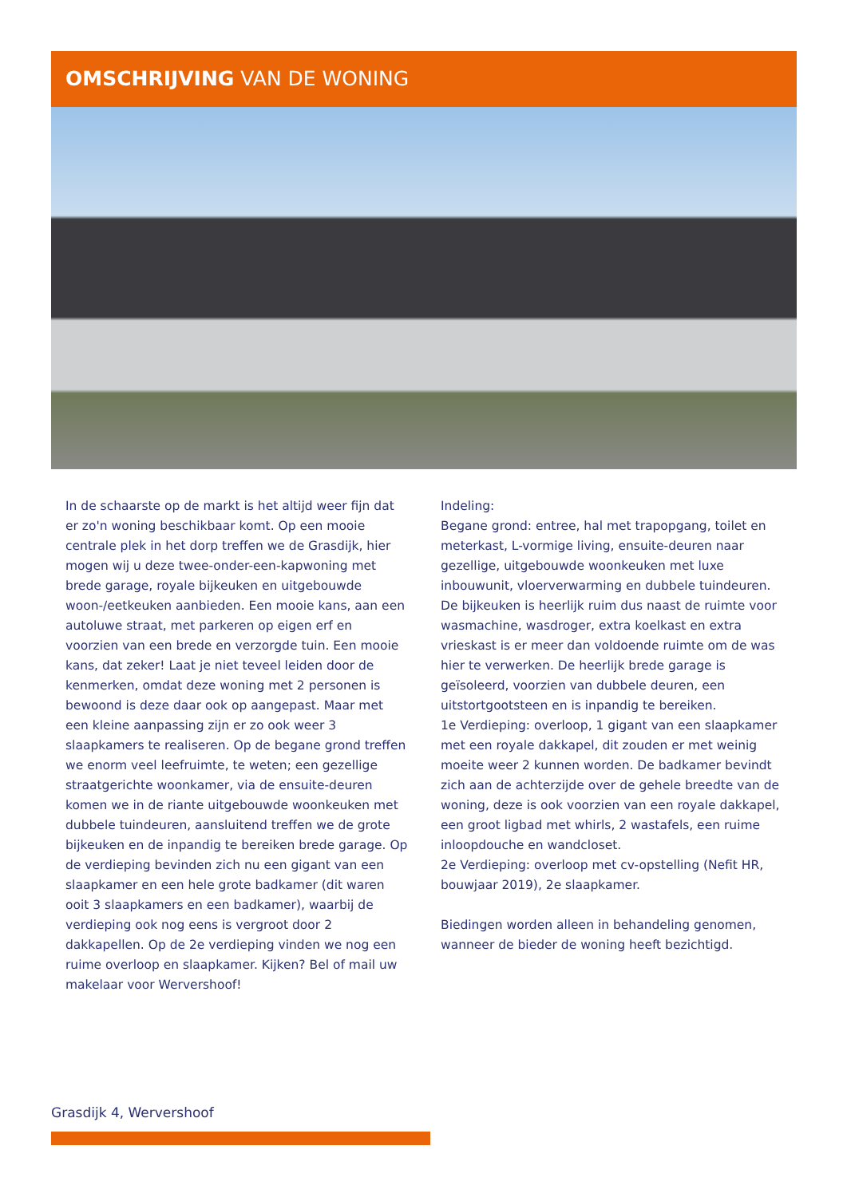OMSCHRIJVING VAN DE WONING
In de schaarste op de markt is het altijd weer fijn dat er zo'n woning beschikbaar komt. Op een mooie centrale plek in het dorp treffen we de Grasdijk, hier mogen wij u deze twee-onder-een-kapwoning met brede garage, royale bijkeuken en uitgebouwde woon-/eetkeuken aanbieden. Een mooie kans, aan een autoluwe straat, met parkeren op eigen erf en voorzien van een brede en verzorgde tuin. Een mooie kans, dat zeker! Laat je niet teveel leiden door de kenmerken, omdat deze woning met 2 personen is bewoond is deze daar ook op aangepast. Maar met een kleine aanpassing zijn er zo ook weer 3 slaapkamers te realiseren. Op de begane grond treffen we enorm veel leefruimte, te weten; een gezellige straatgerichte woonkamer, via de ensuite-deuren komen we in de riante uitgebouwde woonkeuken met dubbele tuindeuren, aansluitend treffen we de grote bijkeuken en de inpandig te bereiken brede garage. Op de verdieping bevinden zich nu een gigant van een slaapkamer en een hele grote badkamer (dit waren ooit 3 slaapkamers en een badkamer), waarbij de verdieping ook nog eens is vergroot door 2 dakkapellen. Op de 2e verdieping vinden we nog een ruime overloop en slaapkamer. Kijken? Bel of mail uw makelaar voor Wervershoof!
Indeling:
Begane grond: entree, hal met trapopgang, toilet en meterkast, L-vormige living, ensuite-deuren naar gezellige, uitgebouwde woonkeuken met luxe inbouwunit, vloerverwarming en dubbele tuindeuren. De bijkeuken is heerlijk ruim dus naast de ruimte voor wasmachine, wasdroger, extra koelkast en extra vrieskast is er meer dan voldoende ruimte om de was hier te verwerken. De heerlijk brede garage is geïsoleerd, voorzien van dubbele deuren, een uitstortgootsteen en is inpandig te bereiken.
1e Verdieping: overloop, 1 gigant van een slaapkamer met een royale dakkapel, dit zouden er met weinig moeite weer 2 kunnen worden. De badkamer bevindt zich aan de achterzijde over de gehele breedte van de woning, deze is ook voorzien van een royale dakkapel, een groot ligbad met whirls, 2 wastafels, een ruime inloopdouche en wandcloset.
2e Verdieping: overloop met cv-opstelling (Nefit HR, bouwjaar 2019), 2e slaapkamer.
Biedingen worden alleen in behandeling genomen, wanneer de bieder de woning heeft bezichtigd.
Grasdijk 4, Wervershoof